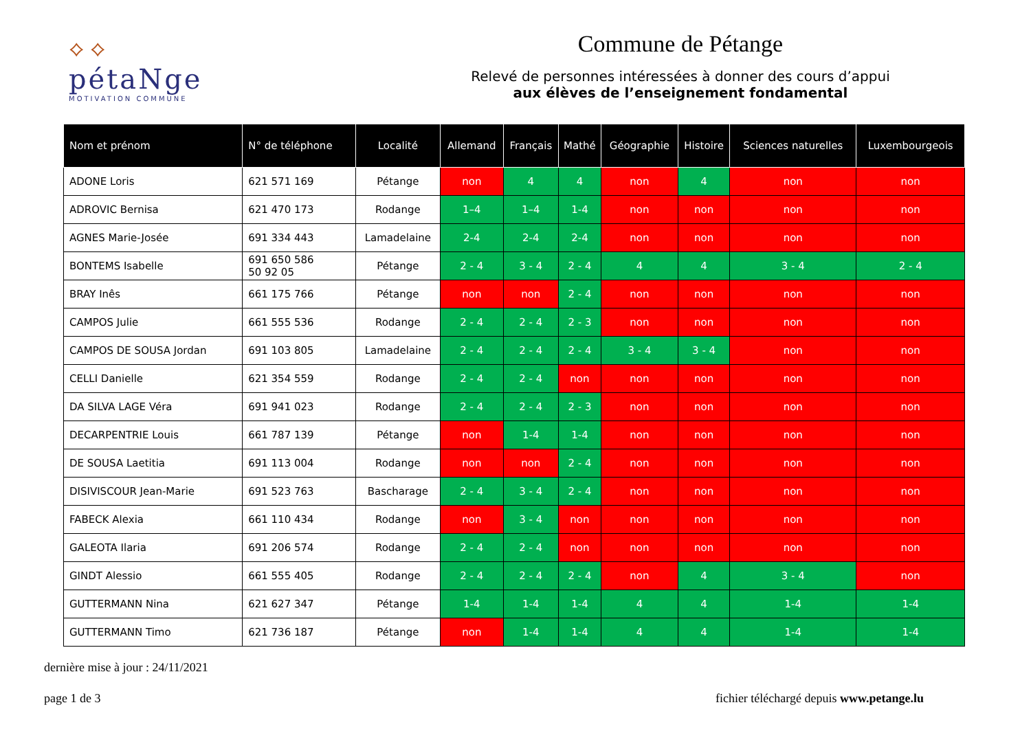⟡ ⟡
pétaNge
MOTIVATION COMMUNE
Commune de Pétange
Relevé de personnes intéressées à donner des cours d’appui
aux élèves de l’enseignement fondamental
| Nom et prénom | N° de téléphone | Localité | Allemand | Français | Mathé | Géographie | Histoire | Sciences naturelles | Luxembourgeois |
| --- | --- | --- | --- | --- | --- | --- | --- | --- | --- |
| ADONE Loris | 621 571 169 | Pétange | non | 4 | 4 | non | 4 | non | non |
| ADROVIC Bernisa | 621 470 173 | Rodange | 1–4 | 1–4 | 1-4 | non | non | non | non |
| AGNES Marie-Josée | 691 334 443 | Lamadelaine | 2-4 | 2-4 | 2-4 | non | non | non | non |
| BONTEMS Isabelle | 691 650 586 50 92 05 | Pétange | 2 - 4 | 3 - 4 | 2 - 4 | 4 | 4 | 3 - 4 | 2 - 4 |
| BRAY Inês | 661 175 766 | Pétange | non | non | 2 - 4 | non | non | non | non |
| CAMPOS Julie | 661 555 536 | Rodange | 2 - 4 | 2 - 4 | 2 - 3 | non | non | non | non |
| CAMPOS DE SOUSA Jordan | 691 103 805 | Lamadelaine | 2 - 4 | 2 - 4 | 2 - 4 | 3 - 4 | 3 - 4 | non | non |
| CELLI Danielle | 621 354 559 | Rodange | 2 - 4 | 2 - 4 | non | non | non | non | non |
| DA SILVA LAGE Véra | 691 941 023 | Rodange | 2 - 4 | 2 - 4 | 2 - 3 | non | non | non | non |
| DECARPENTRIE Louis | 661 787 139 | Pétange | non | 1-4 | 1-4 | non | non | non | non |
| DE SOUSA Laetitia | 691 113 004 | Rodange | non | non | 2 - 4 | non | non | non | non |
| DISIVISCOUR Jean-Marie | 691 523 763 | Bascharage | 2 - 4 | 3 - 4 | 2 - 4 | non | non | non | non |
| FABECK Alexia | 661 110 434 | Rodange | non | 3 - 4 | non | non | non | non | non |
| GALEOTA Ilaria | 691 206 574 | Rodange | 2 - 4 | 2 - 4 | non | non | non | non | non |
| GINDT Alessio | 661 555 405 | Rodange | 2 - 4 | 2 - 4 | 2 - 4 | non | 4 | 3 - 4 | non |
| GUTTERMANN Nina | 621 627 347 | Pétange | 1-4 | 1-4 | 1-4 | 4 | 4 | 1-4 | 1-4 |
| GUTTERMANN Timo | 621 736 187 | Pétange | non | 1-4 | 1-4 | 4 | 4 | 1-4 | 1-4 |
dernière mise à jour : 24/11/2021
page 1 de 3 fichier téléchargé depuis www.petange.lu